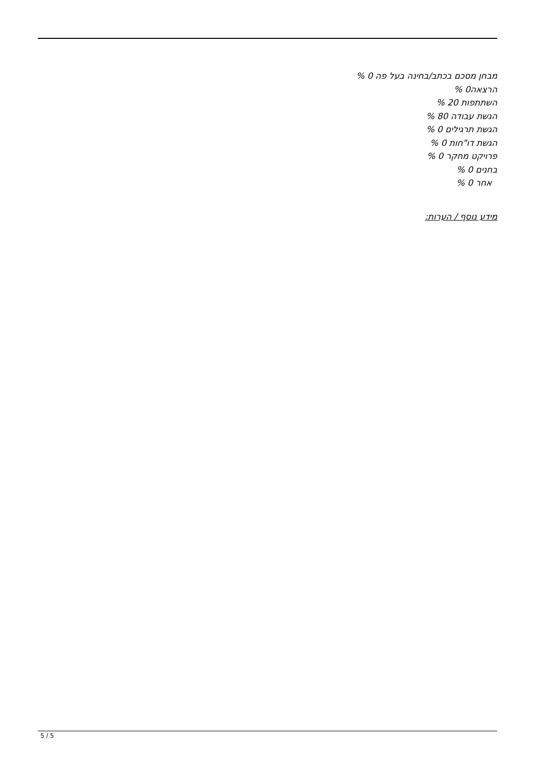מבחן מסכם בכתב/בחינה בעל פה 0 %
הרצאה0 %
השתתפות 20 %
הגשת עבודה 80 %
הגשת תרגילים 0 %
הגשת דו"חות 0 %
פרויקט מחקר 0 %
בחנים 0 %
אחר 0 %
מידע נוסף / הערות:
5 / 5